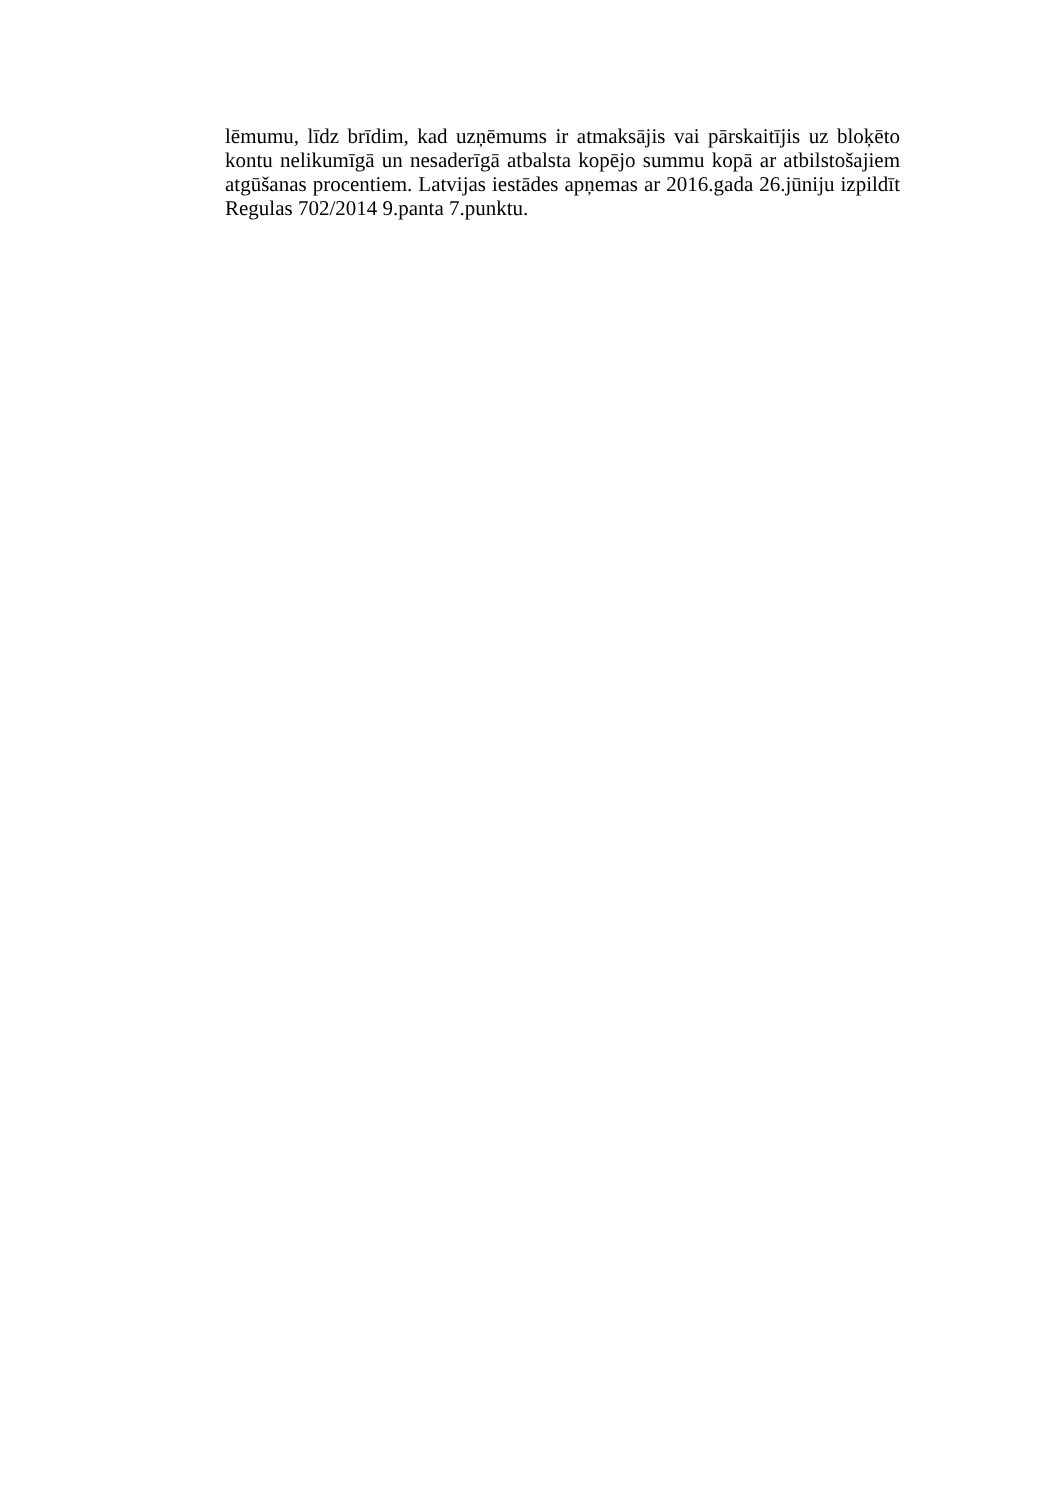lēmumu, līdz brīdim, kad uzņēmums ir atmaksājis vai pārskaitījis uz bloķēto kontu nelikumīgā un nesaderīgā atbalsta kopējo summu kopā ar atbilstošajiem atgūšanas procentiem. Latvijas iestādes apņemas ar 2016.gada 26.jūniju izpildīt Regulas 702/2014 9.panta 7.punktu.